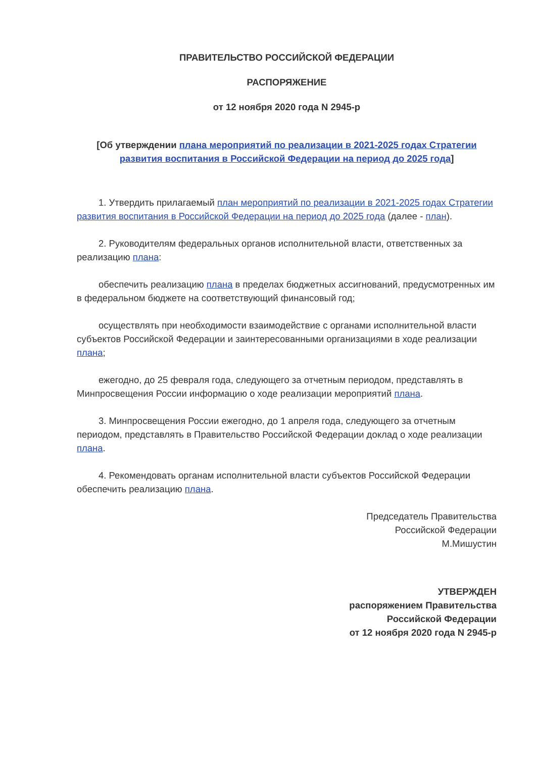ПРАВИТЕЛЬСТВО РОССИЙСКОЙ ФЕДЕРАЦИИ
РАСПОРЯЖЕНИЕ
от 12 ноября 2020 года N 2945-р
[Об утверждении плана мероприятий по реализации в 2021-2025 годах Стратегии развития воспитания в Российской Федерации на период до 2025 года]
1. Утвердить прилагаемый план мероприятий по реализации в 2021-2025 годах Стратегии развития воспитания в Российской Федерации на период до 2025 года (далее - план).
2. Руководителям федеральных органов исполнительной власти, ответственных за реализацию плана:
обеспечить реализацию плана в пределах бюджетных ассигнований, предусмотренных им в федеральном бюджете на соответствующий финансовый год;
осуществлять при необходимости взаимодействие с органами исполнительной власти субъектов Российской Федерации и заинтересованными организациями в ходе реализации плана;
ежегодно, до 25 февраля года, следующего за отчетным периодом, представлять в Минпросвещения России информацию о ходе реализации мероприятий плана.
3. Минпросвещения России ежегодно, до 1 апреля года, следующего за отчетным периодом, представлять в Правительство Российской Федерации доклад о ходе реализации плана.
4. Рекомендовать органам исполнительной власти субъектов Российской Федерации обеспечить реализацию плана.
Председатель Правительства
Российской Федерации
М.Мишустин
УТВЕРЖДЕН
распоряжением Правительства
Российской Федерации
от 12 ноября 2020 года N 2945-р